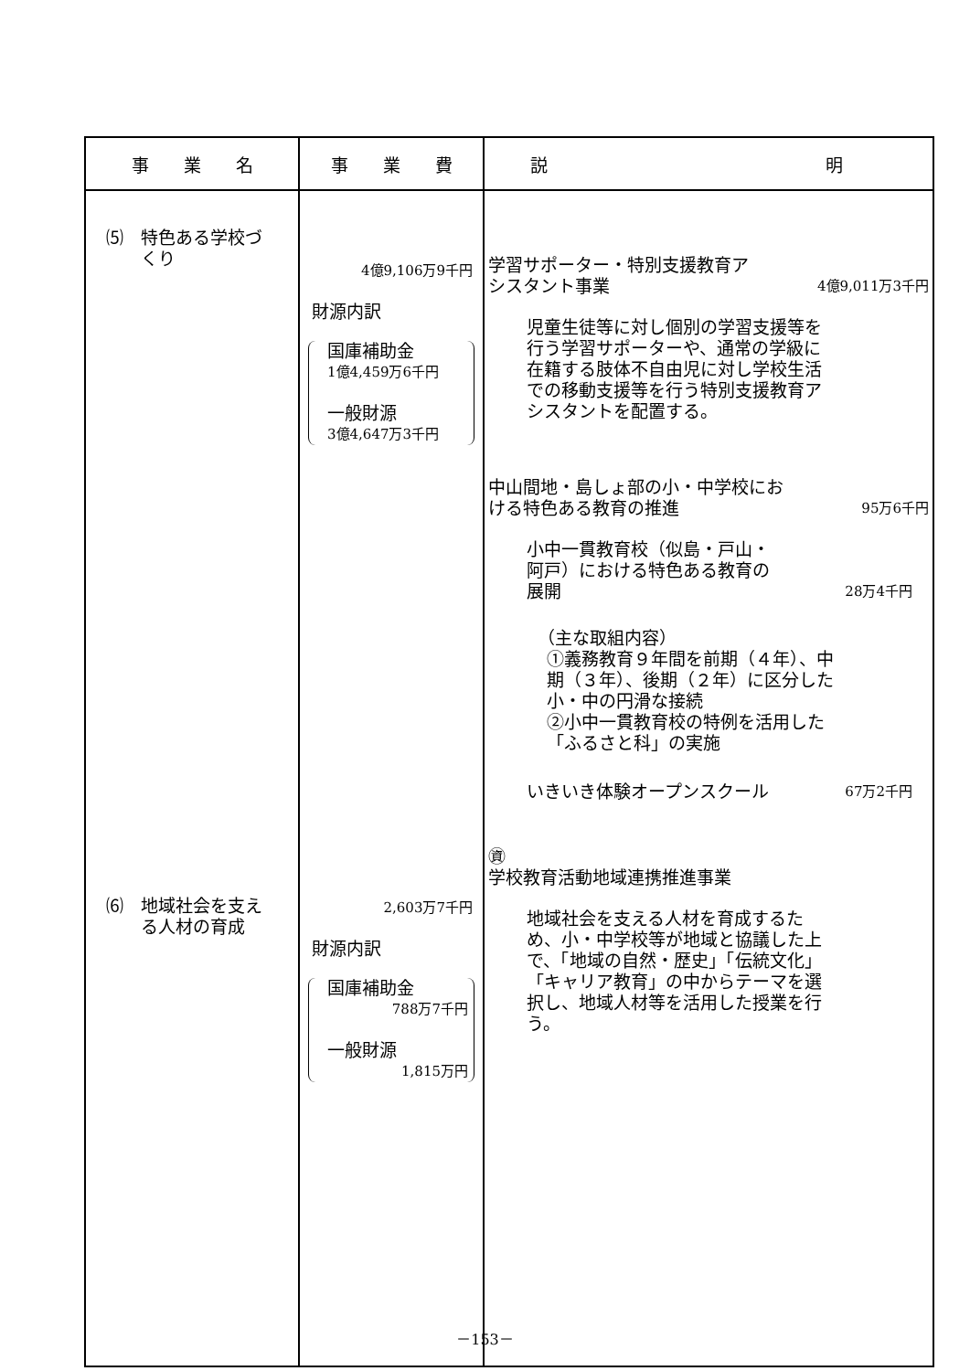| 事 業 名 | 事 業 費 | 説 明 |
| --- | --- | --- |
| ⑸ 特色ある学校づ くり ⑹ 地域社会を支え る人材の育成 | 4億9,106万9千円 財源内訳 国庫補助金 1億4,459万6千円 一般財源 3億4,647万3千円 2,603万7千円 財源内訳 国庫補助金 788万7千円 一般財源 1,815万円 | 学習サポーター・特別支援教育ア シスタント事業 4億9,011万3千円 児童生徒等に対し個別の学習支援等を行う学習サポーターや、通常の学級に在籍する肢体不自由児に対し学校生活での移動支援等を行う特別支援教育アシスタントを配置する。 中山間地・島しょ部の小・中学校にお ける特色ある教育の推進 95万6千円 小中一貫教育校（似島・戸山・ 阿戸）における特色ある教育の 展開 28万4千円 （主な取組内容） ①義務教育９年間を前期（４年）、中期（３年）、後期（２年）に区分した小・中の円滑な接続 ②小中一貫教育校の特例を活用した「ふるさと科」の実施 いきいき体験オープンスクール 67万2千円 ㊮ 学校教育活動地域連携推進事業 地域社会を支える人材を育成するため、小・中学校等が地域と協議した上で、「地域の自然・歴史」「伝統文化」「キャリア教育」の中からテーマを選択し、地域人材等を活用した授業を行う。 |
－153－